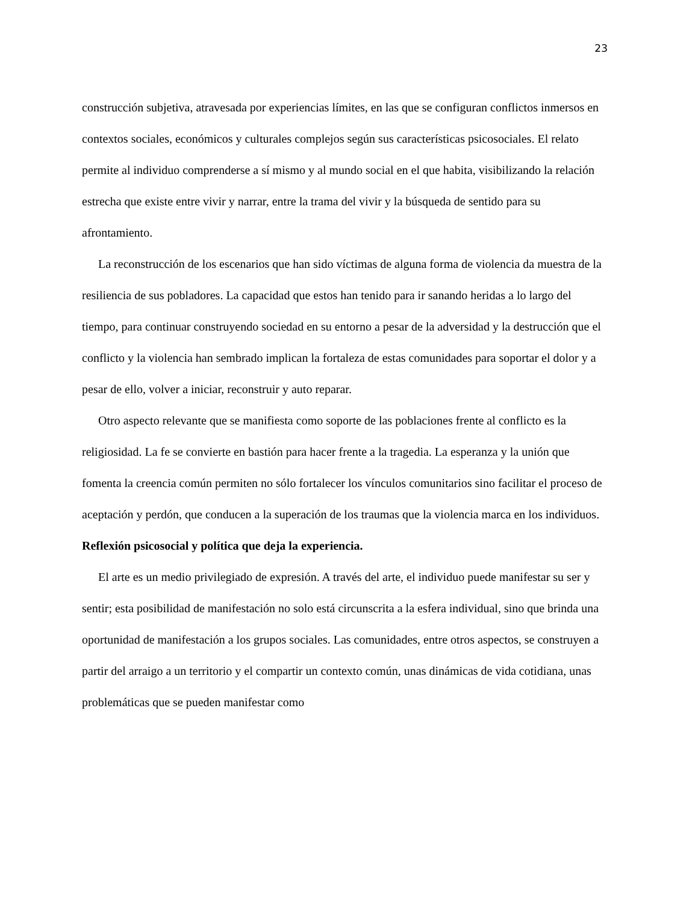23
construcción subjetiva, atravesada por experiencias límites, en las que se configuran conflictos inmersos en contextos sociales, económicos y culturales complejos según sus características psicosociales. El relato permite al individuo comprenderse a sí mismo y al mundo social en el que habita, visibilizando la relación estrecha que existe entre vivir y narrar, entre la trama del vivir y la búsqueda de sentido para su afrontamiento.
La reconstrucción de los escenarios que han sido víctimas de alguna forma de violencia da muestra de la resiliencia de sus pobladores. La capacidad que estos han tenido para ir sanando heridas a lo largo del tiempo, para continuar construyendo sociedad en su entorno a pesar de la adversidad y la destrucción que el conflicto y la violencia han sembrado implican la fortaleza de estas comunidades para soportar el dolor y a pesar de ello, volver a iniciar, reconstruir y auto reparar.
Otro aspecto relevante que se manifiesta como soporte de las poblaciones frente al conflicto es la religiosidad. La fe se convierte en bastión para hacer frente a la tragedia. La esperanza y la unión que fomenta la creencia común permiten no sólo fortalecer los vínculos comunitarios sino facilitar el proceso de aceptación y perdón, que conducen a la superación de los traumas que la violencia marca en los individuos.
Reflexión psicosocial y política que deja la experiencia.
El arte es un medio privilegiado de expresión. A través del arte, el individuo puede manifestar su ser y sentir; esta posibilidad de manifestación no solo está circunscrita a la esfera individual, sino que brinda una oportunidad de manifestación a los grupos sociales. Las comunidades, entre otros aspectos, se construyen a partir del arraigo a un territorio y el compartir un contexto común, unas dinámicas de vida cotidiana, unas problemáticas que se pueden manifestar como